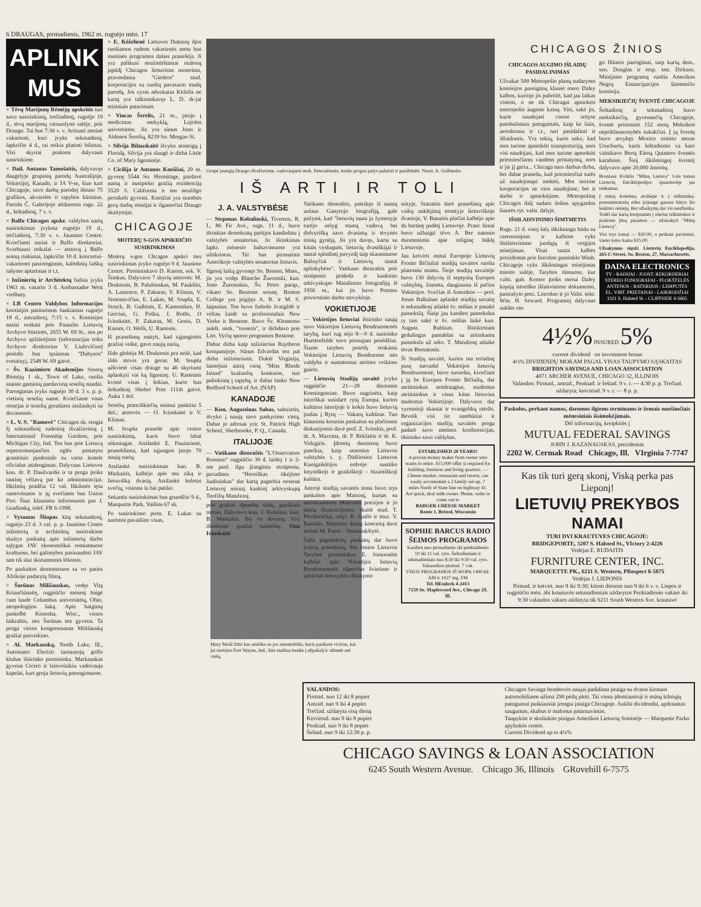6 DRAUGAS, pirmadienis, 1962 m. rugsėjo mėn. 17
APLINK MUS
× Tėvų Marijonų Rėmėjų apskritis turi savo susirinkimą, trečiadienį, rugsėjo 19 d., tėvų marijonų vienuolyno salėje, prie Draugo. Tai bus 7:30 v. v. Artinasi metinė vakarienė, kuri įvyks sekmadienį, lapkričio 4 d., tai reikia platinti bilietus. Visi skyriai prašomi dalyvauti susirinkime.
× Dail. Antanas Tamošaitis, dalyvavęs daugelyje grupinių parodų Australijoje, Vokietijoj, Kanado, ir JA V-se, šiuo kart Chicagoje, savo darbų parodoj išstato 75 grafikos, akvarelės ir tapybos kūrinius. Paroda Č. Galerijoje atidaroma rugs. 22 d., šeštadienį, 7 v. v.
× Balfo Chicagos apskr. valdybos narių susirinkimas įvyksta rugsėjo 19 d., trečiadienį, 7:30 v. v. Jaunimo Centre. Kviečiami nariai ir Balfo direktoriai. Svarbiausi reikalai — atstovų į Balfo seimą rinkimai, lapkričio 10 d. koncertui-vakarienei pasirengimas, kalėdinių laiškų rašymo aptarimas ir t.t.
× Inžinierių ir Architektų balius įvyks 1963 m. vasario 3 d. Ambassador West viešbuty.
× LB Centro Valdybos Informacijos komisijos pasitarimas šaukiamas rugsėjo 18 d., antradienį, 7:15 v. v. Komisijos nariai renkasi prie Pasaulio Lietuvių Archyvo būstinės, 2655 W. 69 St., nes po Archyvo apžiūrėjimo (informacijas teiks Archyvo direktorius V. Liulevičius) posėdis bus tęsiamas "Dubysos" svetainyj, 2548 W. 69 gatvė.
× Šv. Kazimiero Akademijos Seserų Rėmėjų 1 sk., Town of Lake, ruošia maisto gaminių pardavimą seselių naudai. Parengimas įvyks rugsėjo 30 d. 3 v. p. p. vietinių seselių name. Kviečiame visas rėmėjas ir seselių geradares atsilankyti su dovanomis.
× L. V. S. "Ramovė" Chicagos sk. rengia šį sekmadienį rudeninį išvažiavimą į International Frienship Gardens, prie Michigan City, Ind. Ten bus prie Lietuvą reprezentuojančios eglės pastatyto granitinio pjedestalo su vario lentele oficialus atidengimas. Dalyvaus Lietuvos kon. dr. P. Daužvardis ir ta proga įteiks tautinę vėliavą par ko administracijai. Iškilmių pradžia 12 val. Iškilmės tęsa ramovėnams ir jų svečiams bus Union Pier. Šiuo klausimu informuotis pas J. Gradinską, telef. FR 6-1998.
× Vytautas Šliupas kitą sekmadienį, rugsėjo 23 d. 3 val. p. p. Jaunimo Centre inžinierių ir architektų susirinkime skaitys paskaitą apie inžinierių darbo sąlygas JAV ekonomiškai remiamuose kraštuose, bei galimybes pasinaudoti JAV tam tik slui skiriamomis lėšomis.
Po paskaitos demonstruos sa vo paties Afrikoje padarytą filmą.
× Šarūnas Milišauskas, vedęs Vitą Kriaučiūnaitę, rugpiūčio mėnesį baigė cum laude Columbus universitetą, Ohio, atropologijos šaką. Apie baigimą paskelbė Kenosha, Wisc., vietos laikraštis, nes Šarūnas ten gyvena. Ta proga vietos kongresmanas Milišauską gražiai pasveikino.
× Al. Markauską, North Lake, Ill., Automatic Electric tarnautojų golfo klubas išsirinko pirmininku. Markauskas gyvena Cicero ir laisvolaikiu vadovauja kapelai, kuri groja lietuvių parengimuose.
× E. Kėželienė Lietuvos Dukterų djos ruošiamos rudens vakarienės metu bus meninės programos dalies pranešėja. Ji yra palikusi neužmirštamai malonų įspūdį Chicagos lietuvėms moterims, pravesdama "Giedros" stud. korporacijos su ruoštą pavasario madų parodą. Jos vyras advokatas Kėželis ne kartą yra talkininkavęs L. D. dr-jai teisiniais patarimais.
× Vincas Šerelis, 21 m., įstojo į medicinos mokyklą, Lojolos universitete. Jis yra sūnus Jono ir Aldonos Šerelių, 8239 So. Morgan St.
× Silvija Bilauskaitė išvyko atostogų į Floridą. Silvija yra slaugė ir dirba Little Co. of Mary ligoninėje.
× Cicilija ir Antanas Kneižiai, 20 m. gyvenę 5544 So. Hermitage, pardavė namą ir nusipirko gražią rezidenciją 5520 S. California ir ten neužilgo persikels gyventi. Kneižiai yra stambūs gerų darbų rėmėjai ir ilgamečiai Draugo skaitytojai.
CHICAGOJE
MOTERŲ S-GOS APSKRIČIO SUSIRINKIMAS
Moterų s-gos Chcagos apskri ties susirinkimas įvyko rugsėjo 9 d. Jaunimo Centre. Pirmininkavo D. Kamm, sek. V. Šimkus. Dalyvavo 7 skyrių atstovės: M. Druktenis, B. Palubinskas, M. Paukštis, A. Laurence, P. Zakaras, V. Klimas, V. Simonavičius, E. Lukas, M. Srupša, E. Struck, B. Gulbinis, E. Kamenskes, H. Gercius, G. Poška, J. Roths, O Ivinskaitė, P. Zakaras, M. Genis, D. Kamm, O. Wells, U. Rastenis.
Iš pranešimų matyti, kad sąjungietės gražiai veikė, gavo naujų narių.
Iždo globėja M. Druktenis pra nešė, kad iždo stovis yra geras. M. Srupša užkvietė visas drauge su 46 skyriumi aplankyti vai kų ligoninę. U. Rasteinis kvietė visas į šokius, kurie bus šeštadienį Shelter Post 111th gatvė. Auka 1 dol.
Seselių pranciškiečių seimui paskirta 5 dol.; atstovės — O. Ivinskaitė ir V. Klimas.
M. Srupša pranešė apie centro susirinkimą, kuris buvo labai sėkmingas. Atsilankė E. Paurazienė, pranešdama, kad sąjungon įstojo 70 naujų narių.
Atsilankė susirinkiman kun. B. Markaitis, kalbėjo apie mu ziką ir lietuvišką dvasią. Atsilankė keletas svečių, visiems la bai patiko.
Sekantis susirinkimas bus gruodžio 9 d., Marquette Park. Vaišins 67 sk.
Po susirinkimo pirm. E. Lukas su narėmis pavaišino visas,
Grupė jaunųjų Draugo išvažiavime, vadovaujami mok. Peteraitienės, turėjo progos patys pažaisti ir pasižiūrėti. Nuotr. A. Gulbinsko
IŠ ARTI IR TOLI
J. A. VALSTYBĖSE
— Steponas Kobalinski, Tiverton, R. I., 86 Fir Ave., rugs. 11 d., buvo išrinktas demokratų partijos kandadatu į valstybės senatorius. Jo išrinkimas lapkr. mėnesio balsavimuose yra užtikrintas. Tai bus pirmutinis Amerikoje valstybės senatorius lietuvis.
Ilgesnį laiką gyvenęs So. Boston, Mass., jis yra vedęs Blanche Žuromski, kun. Jono Žuromskio, Šv. Petro parap., vikaro So. Bostone sesutę. Boston College yra įsigijęs A. B. ir M. S. laipsnius. Ten buvo futbolo žvaigždė ir vėliau žaidė su profesionalais New Yorke ir Bostone. Buvo Šv. Klemenso aukšt. mok. "treneris", ir dirbdavo prie Liet. Vyčių sporto programos Bostone.
Dabar dirba kaip inžinierius Raytheon kompanijoje. Sūnus Edvardas ten pat dirba inžinieriumi. Duktė Virginija, laimėjusi antrą vietą "Miss Rhode Island" kražuolių konkurse, turi palinkimą į tapybą, ir dabar lanko New Bedford School of Art. (NAP)
KANADOJE
— Kun. Augustinas Sabas, salezietis, išvyko į naują savo paskyrimo vietą. Dabar jo adresas yra: St. Patrick High School, Sherbrooke, P. Q., Canada.
ITALIJOJE
— Vatikano dienraštis "L'Osservatore Romano" rugpiūčio 30 d. laidoj 1 ir 2-me pusl. ilgu įžanginiu straipsniu, pavadintu "Heroiškas tikėjimo liudininkas" dar kartą pagerbia nesenai Lietuvoj mirusį kankinį arkivyskupą Teofilių Matulionį.
prie gražiai išpuoštų stalų, gardžiais tortais. Dalyvavo kun. J. Kubilius, kun. B. Markaitis. Bu vo dovanų. Visi išsiskirstė gražiai nusiteikę. Ona Ivinskaitė
Vatikano dienraštis, pateikęs iš samią uolaus Ganytojo biografiją, gale pažymi, kad "lietuvių tauta ja žymenyje turėjo nelyg stamą vadovą bei didvyrišką savo dvasinių ir tėvynės teisių gynėją. Jis yra davęs, kartu su kitais vyskupais, lietuvių dvasiškijai ir tautai spindintį pavyzdį taip skausmuose Bažnyčiai ir Lietuvių tautai aplinkybėse". Vatikano dienraštis prie straipsnio prideda ir kankinio arkivyskupo Matulionio fotografiją iš 1956 m., kai jis buvo Potmos priverstinio darbo stovykloje.
VOKIETIJOJE
— Vokietijos lietuviai išsirinko naują savo Vokietijos Lietuvių Bendruomenės tarybą, kuri rug sėjo 8—9 d. susirinko Huettenfelde savo pirmajam posėdžiui. Šiame tarybos posėdy renkama Vokietijos Lietuvių Bendruome nės valdyba ir nustatomas ateities veikimo gairės.
— Lietuvių Studijų savaitė įvyko rugpiūčio 21—28 dienomis Koeningsteine. Buvo nagrinėta, kaip istoriškai susidarė rytų Europa, kurios kultūros istorijoje ir kokis buvo lietuvių įnašas į Rytų — Vakarų kultūras. Tuo klausimu keturias paskaitas su plačiomis diskusijomis davė prof. Z. Ivinskis, prof. dr. A. Maceina, dr. P. Rėklaitis ir dr. K. Vidzgiris. Įdomių duomenų buvo pateikta, kaip senosios Lietuvos valstybės t. y. Didžiosios Lietuvos Kunigaikštijos erdvėje susitiko lotyniškoji ir graikiškoji - bizantiškoji kultūra.
Antroji studijų savaitės tema buvo trys paskaitos apie Maironį, kurias su atitinkamomis Maironio poezijos ir jo dainų iliustracijomis, skaitė stud. T. Povilavičius, rašyt. R. Spalis ir muz. V. Banaitis. Maironio dainų koncertą davė solistė M. Pansė - Simaniukštytė.
Šalia pagrindinių paskaitų dar buvo įvairių pranešimų. Ma žosios Lietuvos Tarybos pirmininkas E. Simonaitis kalbėjo apie Vokietijos lietuvių Bendruomenės rūpesčius švietimo ir apskritai lietuvybės išlaikymo
srityje, Stanaitis darė pranešimą apie vaikų auklėjimą tremtyje lietuviškoje dvasioje, V. Banaitis plačiai kalbėjo apie da bartinę padėtį Lietuvoje. Pranc šimai buvo užbaigti tėvo A. Ber natonio duomenimis apie religinę būklę Lietuvoje.
Jau ketvirti metai Europoje Lietuvių Fronto Bičiuliai studijų savaites ruošia platesniu mastu. Šioje studijų savaitėje buvo 130 dalyvių iš septynių Europos valstybių, žinoma, daugiausia iš pačios Vokietijos. Svečias iš Amerikos — prel. Jonas Balkūnas aplankė studijų savaitę ir sekmadienį atlaikė šv. mišias ir pasakė pamokslą. Šiaip jau kasdien pamokslus ry tais sakė ir šv. mišias laikė kun. August. Rubinas. Išsiskirstant gedulingas pamaldas su atitinkamu pamokslu už arkv. T. Matulionį atlaikė tėvas Bernatonis.
Ši Studijų savaitė, kurios ma terialinę pusę sutvarkė Vokietijos lietuvių Bendruomenė, buvo suruošta, kivečiant į ją be Europos Fronto Bičiulių, dar ateitininkus sendraugius, studentus ateitininkus ir visus kitus lietuvius studentus Vokietijoje. Dalyvavo dar vyresnieji skautai ir evangelikų ratelis. Beveik visi tie sambūriai ir organizacijos studijų savaitės proga padarė savo metines konferencijas, išsirinko savo valdybas.
ESTABLISHED 28 YEARS!
A proven money maker from owner who wants to retire. $15,000 offer si required for building, business and living quarters. — Cheese market, restaurant and tavern, can easily accomodate a 2 family set-up. 7 miles North of State line on highway 41. Act quick, deal mith owner. Phone, write or come out to
BADGER CHEESE MARKET
Route 1, Bristol, Wisconsin
SOPHIE BARCUS RADIO ŠEIMOS PROGRAMOS
Kasdien nuo pirmadienio iki penktadienio 10 iki 11 val. ryto. Šeštadieniais ir sekmadieniais nuo 8:30 iki 9:30 val. ryto. Vakaruškos pirmad. 7 vak.
VISOS PROGRAMOS IŠ WOPA 1490 kil. AM ir 1027 mg. FM
Tel. HEmlock 4-2413
7159 So. Maplewood Ave., Chicago 29, Ill.
Mary Meili žiūri kas atsitiko su jos automobiliu, kuris pasikorė viclose, kai jai sustojus Fort Wayne, Ind., kita mašina trenkė į užpakalį ir užmetė ant vielų.
CHICAGOS ŽINIOS
CHICAGOS AUGIMO IŠLAIDŲ PASIDALINIMAS
Užvakar 500 Metropolio planų sudarymo komisijos pareigūnų klausė mero Daley kalbos, kurioje jis pabrėžė, kad jau laikas visiem, o ne tik Chicagai apmokėti metropolio augimo kainą. Visi, sakė jis, kurie naudojasi visose srityse patobulintais patogumais, kaip ke liais, aerodromu ir t.t., turi pasidalinti ir išlaidomis. Yra tokių, kurie sako, kad mes turime apmokėti transportaciją, nors visi naudojasi, kad mes turime apmokėti priemiesčiams vandens pristatymą, nors ir jie jį geria... Chicaga tuos darbus dirba, bet dabar pranešu, kad priemiesčiai turės už naudojimąsi mokėti. Mes norime kooperacijos ne vien naudojime, bet ir darbe ir apmokėjime. Metropolinę Chicagos dalį sudaro šešios apygardos šiaurės ryt. valst. dalyje.
IŠSILAISVINIMO ŠIMTMETIS
Rugs. 21 d. visoj šaly iškilmingu būdu su ceremonijom ir kalbom vyks išsilaisvinimo juodųjų iš vergijos minėjimas. Visai tautai kalbės prezidentas prie lincolno paminklo Wash. Chicagoje vyks iškilmingas minėjimas miesto salėje, Tarybos rūmuose, kur valst. gub. Kerner įteiks merui Daley kopiją istoriško išlaisvinimo dokumento, pasirašyto prez. Lincolno ir jo Valst. sekr. Wm. H. Seward. Programoj dalyvaus aukšto ran
go Illinois pareigūnai, tarp kurių dem.. sen. Douglas ir resp. sen. Dirksen. Minėjimo programą ruošia Amerikos Negrų Emancipacijos šimtmečio komisija.
MEKSIKIEČIŲ ŠVENTĖ CHICAGOJE
Šeštadienį ir sekmadienį buvo meksikiečių, gyvenančių Chicagoje, šventė prisiminti 152 metų Meksikos nepriklausomybės sukakčiai. Į jų šventę buvo atvykęs Mexico miesto meras Uruchurtu, kuris šeštadienio va kare vainikavo Bertą Eleną Quintero šventės karaliene. Šioj iškilmingoj šventėj dalyvavo apie 20,000 žmonių.
Broniaus Kviklio "Mūsų Lietuva" I-sis tomas Lietuvių Enciklopedijos spaustuvėje jau renkamas.
Į mūsų kvietimą atsiliepė ir į talkininkų-prenumeratorių eiles įsijungė gausus būrys šio leidinio rėmėjų. Bet užsakymų dar vis neužtenka. Todėl dar kartą kreipiamės į mielus talkininkus ir prašome jūsų paramos — užsisakyti "Mūsų Lietuvą".
Visi trys tomai — $30.00, o perkant pavieniui, vieno tomo kaina $15.00.
Užsakymus siųsti: Lietuvių Enciklopedija, 265-C-Street, So. Boston, 27, Massachusetts.
DAINA ELECTRONICS
TV - RADIJAI - JUOST. REKORDERIAI
STEREO FONOGRAFAI - PLOKŠTELĖS
ANTENOS - BATERIJOS - LEMPUTĖS
EL. VIRT. PRIETAISAI - LAIKRODŽIAI
3321 S. Halsted St. - CLIFFSIDE 4-5665
4½% INSURED 5%
current dividend on investment bonus
4½% DIVIDENDŲ MOKAM PAGAL VISAS TAUPYMO SĄSKAITAS
BRIGHTON SAVINGS AND LOAN ASSOCIATION
4071 ARCHER AVENUE, CHICAGO 32, ILLINOIS
Valandos: Pirmad., antrad., Penktad. ir šeštad. 9 v. r. — 4:30 p. p. Trečiad. uždaryta; ketvirtad. 9 v. r. — 8 p. p.
Paskolos, perkant namus, daromos ilgiems terminams ir žemais nuošimčiais mėnesiniais išsimokėjimais.
Dėl informacijų, kreipkitės į
MUTUAL FEDERAL SAVINGS
JOHN J. KAZANAUSKAS, prezidentas
2202 W. Cermak Road Chicago, Ill. VIrginia 7-7747
Kas tik turi gerą skonį, Viską perka pas Lieponį!
LIETUVIŲ PREKYBOS NAMAI
TURI DVI KRAUTUVES CHICAGOJE:
BRIDGEPORTE, 3207 S. Halsted St., VIctory 2-4226
Vedėjas E. RUDAITIS
FURNITURE CENTER, INC.
MARQUETTE PK., 6211 S. Western, PRospect 8-5875
Vedėjas J. LIEPONIS
Pirmad. ir ketvirt. nuo 9 iki 9:30; kitom dienom nuo 9 iki 6 v. v. Liepos ir rugpiūčio mėn. abi krautuvės sekmadieniais uždarytos Penktadienio vakare iki 9:30 valandos vakaro atidaryta tik 6211 South Western Ave. krautuvė
VALANDOS:
Pirmad. nuo 12 iki 8 popiet
Antrad. nuo 9 iki 4 popiet
Trečiad. uždaryta visą dieną
Ketvirtad. nuo 9 iki 8 popiet
Penktad. nuo 9 iki 8 popiet
Šeštad. nuo 9 iki 12:30 p. p.
Chicagos Savings bendrovės naujai padidinta įstaiga su dviem kiemais automobiliams užima 290 pėdų ploti. Tai viena įdomiausioji ir mūsų kilniųjų patogumui puikiausiai įrengta įstaiga Chicagoje. Aukšti dividendai, apdraustas saugumas, skubus ir malonus patarnavimas.
Taupykite ir skolinkite pinigus Amerikos Lietuvių Sostinėje — Marquette Parko apylinkės centre.
Current Dividend up to 4¼%
CHICAGO SAVINGS & LOAN ASSOCIATION
6245 South Western Avenue. Chicago 36, Illinois GRovehill 6-7575